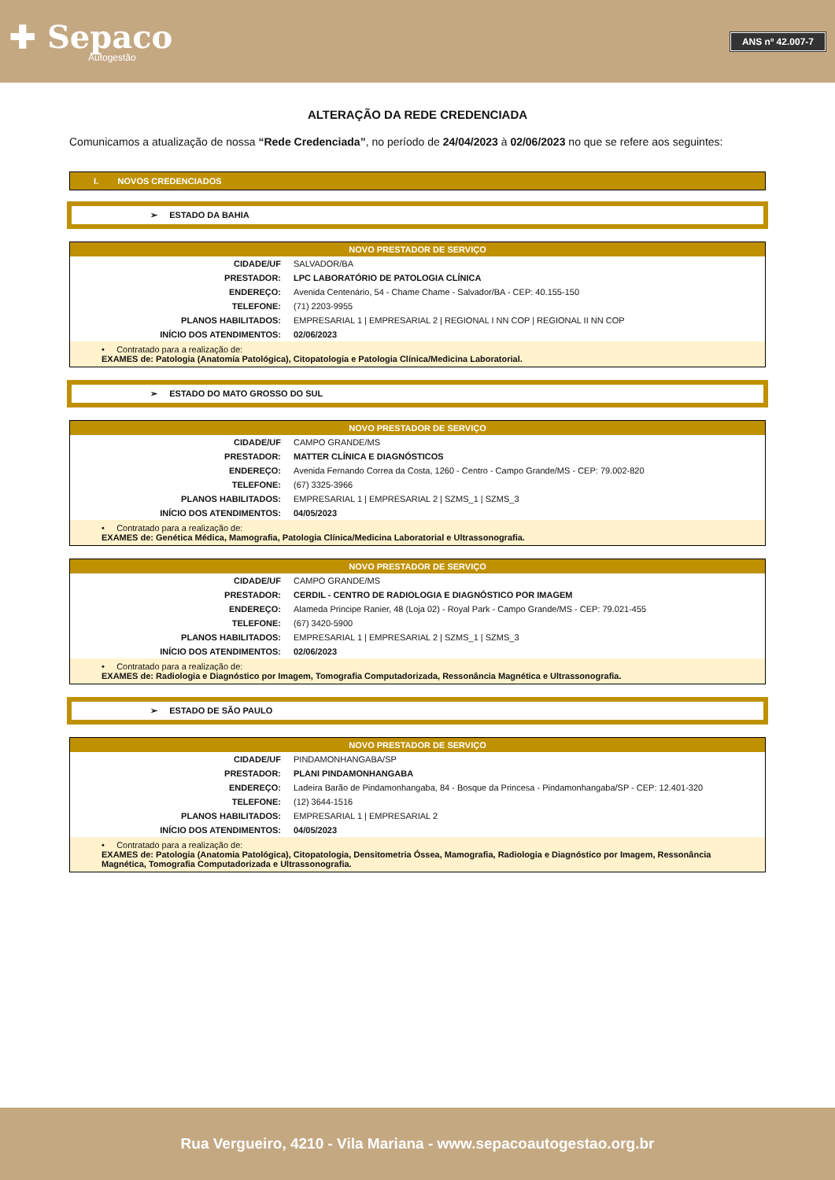✚ Sepaco
Autogestão
ANS nº 42.007-7
ALTERAÇÃO DA REDE CREDENCIADA
Comunicamos a atualização de nossa “Rede Credenciada”, no período de 24/04/2023 à 02/06/2023 no que se refere aos seguintes:
I. NOVOS CREDENCIADOS
➢ ESTADO DA BAHIA
| NOVO PRESTADOR DE SERVIÇO | |
| --- | --- |
| CIDADE/UF | SALVADOR/BA |
| PRESTADOR: | LPC LABORATÓRIO DE PATOLOGIA CLÍNICA |
| ENDEREÇO: | Avenida Centenário, 54 - Chame Chame - Salvador/BA - CEP: 40.155-150 |
| TELEFONE: | (71) 2203-9955 |
| PLANOS HABILITADOS: | EMPRESARIAL 1 / EMPRESARIAL 2 / REGIONAL I NN COP / REGIONAL II NN COP |
| INÍCIO DOS ATENDIMENTOS: | 02/06/2023 |
| • Contratado para a realização de: EXAMES de: Patologia (Anatomia Patológica), Citopatologia e Patologia Clínica/Medicina Laboratorial. | |
➢ ESTADO DO MATO GROSSO DO SUL
| NOVO PRESTADOR DE SERVIÇO | |
| --- | --- |
| CIDADE/UF | CAMPO GRANDE/MS |
| PRESTADOR: | MATTER CLÍNICA E DIAGNÓSTICOS |
| ENDEREÇO: | Avenida Fernando Correa da Costa, 1260 - Centro - Campo Grande/MS - CEP: 79.002-820 |
| TELEFONE: | (67) 3325-3966 |
| PLANOS HABILITADOS: | EMPRESARIAL 1 / EMPRESARIAL 2 / SZMS_1 / SZMS_3 |
| INÍCIO DOS ATENDIMENTOS: | 04/05/2023 |
| • Contratado para a realização de: EXAMES de: Genética Médica, Mamografia, Patologia Clínica/Medicina Laboratorial e Ultrassonografia. | |
| NOVO PRESTADOR DE SERVIÇO | |
| --- | --- |
| CIDADE/UF | CAMPO GRANDE/MS |
| PRESTADOR: | CERDIL - CENTRO DE RADIOLOGIA E DIAGNÓSTICO POR IMAGEM |
| ENDEREÇO: | Alameda Principe Ranier, 48 (Loja 02) - Royal Park - Campo Grande/MS - CEP: 79.021-455 |
| TELEFONE: | (67) 3420-5900 |
| PLANOS HABILITADOS: | EMPRESARIAL 1 / EMPRESARIAL 2 / SZMS_1 / SZMS_3 |
| INÍCIO DOS ATENDIMENTOS: | 02/06/2023 |
| • Contratado para a realização de: EXAMES de: Radiologia e Diagnóstico por Imagem, Tomografia Computadorizada, Ressonância Magnética e Ultrassonografia. | |
➢ ESTADO DE SÃO PAULO
| NOVO PRESTADOR DE SERVIÇO | |
| --- | --- |
| CIDADE/UF | PINDAMONHANGABA/SP |
| PRESTADOR: | PLANI PINDAMONHANGABA |
| ENDEREÇO: | Ladeira Barão de Pindamonhangaba, 84 - Bosque da Princesa - Pindamonhangaba/SP - CEP: 12.401-320 |
| TELEFONE: | (12) 3644-1516 |
| PLANOS HABILITADOS: | EMPRESARIAL 1 / EMPRESARIAL 2 |
| INÍCIO DOS ATENDIMENTOS: | 04/05/2023 |
| • Contratado para a realização de: EXAMES de: Patologia (Anatomia Patológica), Citopatologia, Densitometria Óssea, Mamografia, Radiologia e Diagnóstico por Imagem, Ressonância Magnética, Tomografia Computadorizada e Ultrassonografia. | |
Rua Vergueiro, 4210 - Vila Mariana - www.sepacoautogestao.org.br